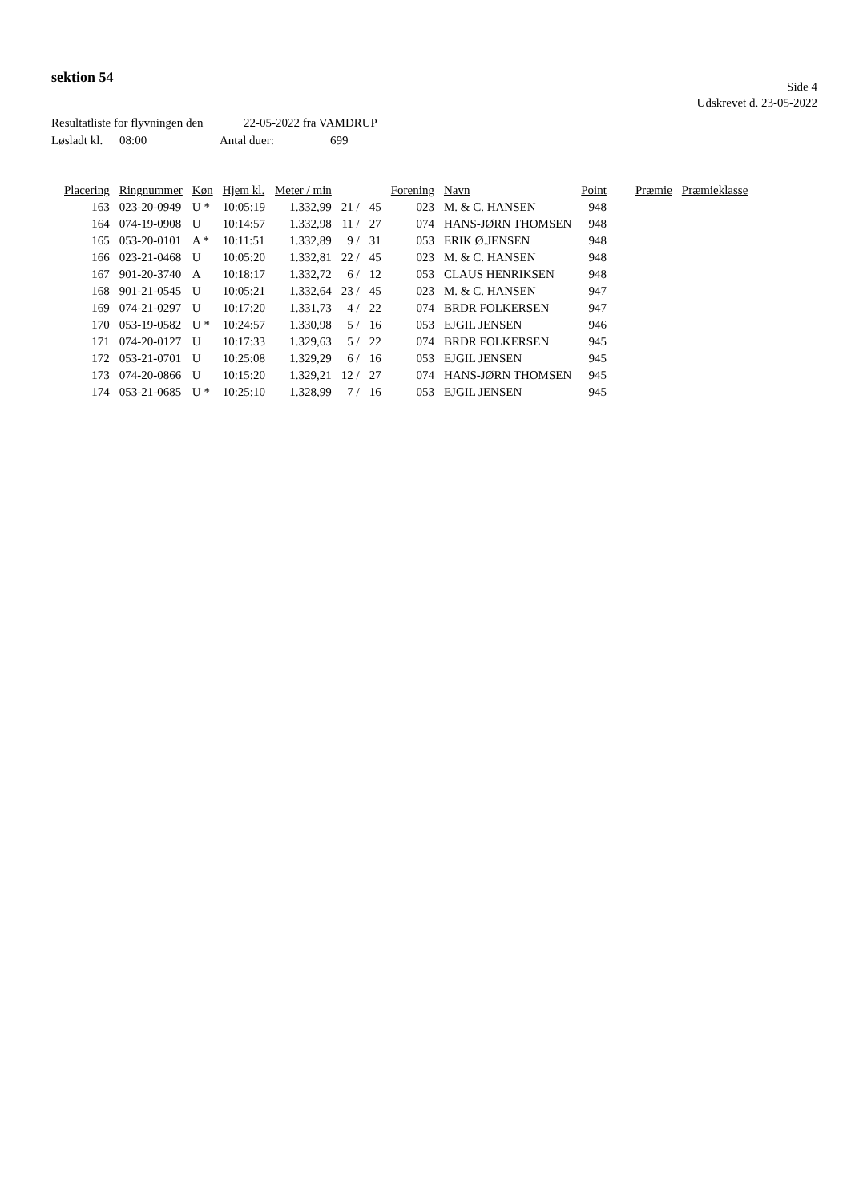sektion 54
Side 4
Udskrevet d. 23-05-2022
Resultatliste for flyvningen den 22-05-2022 fra VAMDRUP
Løsladt kl. 08:00 Antal duer: 699
| Placering | Ringnummer | Køn | Hjem kl. | Meter / min | | | Forening | Navn | Point | Præmie | Præmieklasse |
| --- | --- | --- | --- | --- | --- | --- | --- | --- | --- | --- | --- |
| 163 | 023-20-0949 | U * | 10:05:19 | 1.332,99 | 21 / | 45 | 023 | M. & C. HANSEN | 948 | | |
| 164 | 074-19-0908 | U | 10:14:57 | 1.332,98 | 11 / | 27 | 074 | HANS-JØRN THOMSEN | 948 | | |
| 165 | 053-20-0101 | A * | 10:11:51 | 1.332,89 | 9 / | 31 | 053 | ERIK Ø.JENSEN | 948 | | |
| 166 | 023-21-0468 | U | 10:05:20 | 1.332,81 | 22 / | 45 | 023 | M. & C. HANSEN | 948 | | |
| 167 | 901-20-3740 | A | 10:18:17 | 1.332,72 | 6 / | 12 | 053 | CLAUS HENRIKSEN | 948 | | |
| 168 | 901-21-0545 | U | 10:05:21 | 1.332,64 | 23 / | 45 | 023 | M. & C. HANSEN | 947 | | |
| 169 | 074-21-0297 | U | 10:17:20 | 1.331,73 | 4 / | 22 | 074 | BRDR FOLKERSEN | 947 | | |
| 170 | 053-19-0582 | U * | 10:24:57 | 1.330,98 | 5 / | 16 | 053 | EJGIL JENSEN | 946 | | |
| 171 | 074-20-0127 | U | 10:17:33 | 1.329,63 | 5 / | 22 | 074 | BRDR FOLKERSEN | 945 | | |
| 172 | 053-21-0701 | U | 10:25:08 | 1.329,29 | 6 / | 16 | 053 | EJGIL JENSEN | 945 | | |
| 173 | 074-20-0866 | U | 10:15:20 | 1.329,21 | 12 / | 27 | 074 | HANS-JØRN THOMSEN | 945 | | |
| 174 | 053-21-0685 | U * | 10:25:10 | 1.328,99 | 7 / | 16 | 053 | EJGIL JENSEN | 945 | | |